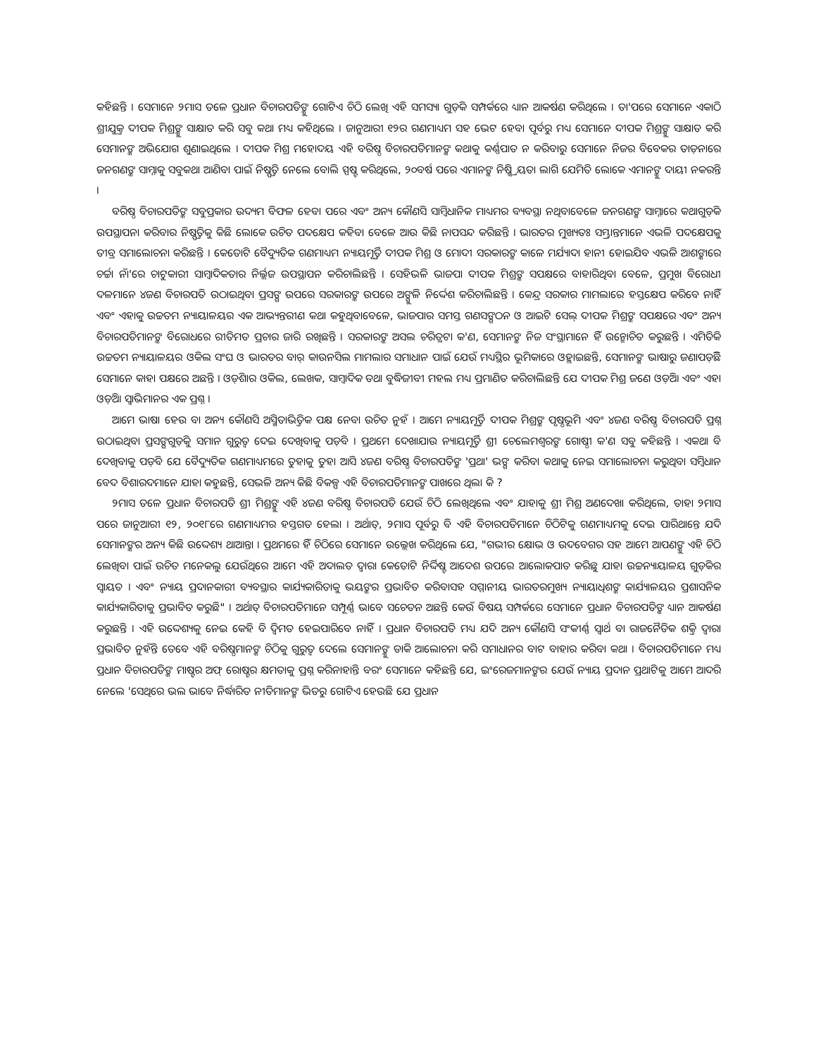କହିଛନ୍ତି । ସେମାନେ ୨ମାସ ତଳେ ପ୍ରଧାନ ବିଚାରପତିଙ୍କୁ ଗୋଟିଏ ଚିଠି ଲେଖି ଏହି ସମସ୍ୟା ଗୁଡ଼ିକ ସମ୍ପର୍କରେ ଧ୍ୟାନ ଆକର୍ଷଣ କରିଥିଲେ । ତା'ପରେ ସେମାନେ ଏକାଠି ଶ୍ରୀଯୁକ୍ତ ଦୀପକ ମିଶ୍ରଙ୍କୁ ସାକ୍ଷାତ କରି ସବୁ କଥା ମଧ୍ୟ କହିଥିଲେ । ଜାନୁଆରୀ ୧୨ର ଗଣମାଧ୍ୟମ ସହ ଭେଟ ହେବା ପୂର୍ବରୁ ମଧ୍ୟ ସେମାନେ ଦୀପକ ମିଶ୍ରଙ୍କୁ ସାକ୍ଷାତ କରି ସେମାନଙ୍କ ଅଭିଯୋଗ ଶୁଣାଇଥିଲେ । ଦୀପକ ମିଶ୍ର ମହୋଦୟ ଏହି ବରିଷ୍ଠ ବିଚାରପତିମାନଙ୍କ କଥାକୁ କର୍ଣ୍ଣପାତ ନ କରିବାରୁ ସେମାନେ ନିଜର ବିବେକର ତାଡ଼ନାରେ ଜନଗଣଙ୍କ ସାମ୍ନାକୁ ସବୁକଥା ଆଣିବା ପାଇଁ ନିଷ୍ପତ୍ତି ନେଲେ ବୋଲି ସ୍ପଷ୍ଟ କରିଥିଲେ, ୨୦ବର୍ଷ ପରେ ଏମାନଙ୍କ ନିଷ୍କ୍ରିୟତା ଲାଗି ଯେମିତି ଲୋକେ ଏମାନଙ୍କୁ ଦାୟୀ ନକରନ୍ତି ।
ବରିଷ୍ଠ ବିଚାରପତିଙ୍କ ସବୁପ୍ରକାର ଉଦ୍ୟମ ବିଫଳ ହେବା ପରେ ଏବଂ ଅନ୍ୟ କୌଣସି ସାମ୍ବିଧାନିକ ମାଧ୍ୟମର ବ୍ୟବସ୍ଥା ନଥିବାବେଳେ ଜନଗଣଙ୍କ ସାମ୍ନାରେ କଥାଗୁଡ଼ିକ ଉପସ୍ଥାପନା କରିବାର ନିଷ୍ପତ୍ତିକୁ କିଛି ଲୋକେ ଉଚିତ ପଦକ୍ଷେପ କହିବା ବେଳେ ଆଉ କିଛି ନାପସନ୍ଦ କରିଛନ୍ତି । ଭାରତର ମୁଖ୍ୟତଃ ସମ୍ଭ୍ରାନ୍ତମାନେ ଏଭଳି ପଦକ୍ଷେପକୁ ତୀବ୍ର ସମାଲୋଚନା କରିଛନ୍ତି । କେତୋଟି ବୈଦ୍ୟୁତିକ ଗଣମାଧ୍ୟମ ନ୍ୟାୟମୂର୍ତ୍ତି ଦୀପକ ମିଶ୍ର ଓ ମୋଦୀ ସରକାରଙ୍କ କାଳେ ମର୍ଯ୍ୟାଦା ହାନୀ ହୋଇଯିବ ଏଭଳି ଆଶଙ୍କାରେ ଚର୍ଚ୍ଚା ନାଁ'ରେ ଚାଟୁକାରୀ ସାମ୍ବାଦିକତାର ନିର୍ଲ୍ଲଜ ଉପସ୍ଥାପନ କରିଚାଲିଛନ୍ତି । ସେହିଭଳି ଭାଜପା ଦୀପକ ମିଶ୍ରଙ୍କ ସପକ୍ଷରେ ବାହାରିଥିବା ବେଳେ, ପ୍ରମୁଖ ବିରୋଧୀ ଦଳମାନେ ୪ଜଣ ବିଚାରପତି ଉଠାଇଥିବା ପ୍ରସଙ୍ଗ ଉପରେ ସରକାରଙ୍କ ଉପରେ ଅଙ୍ଗୁଳି ନିର୍ଦ୍ଦେଶ କରିଚାଲିଛନ୍ତି । କେନ୍ଦ୍ର ସରକାର ମାମଲାରେ ହସ୍ତକ୍ଷେପ କରିବେ ନାହିଁ ଏବଂ ଏହାକୁ ଉଚ୍ଚତମ ନ୍ୟାୟାଳୟର ଏକ ଆଭ୍ୟନ୍ତରୀଣ କଥା କହୁଥିବାବେଳେ, ଭାଜପାର ସମସ୍ତ ଗଣସଙ୍ଗଠନ ଓ ଆଇଟି ସେଲ୍ ଦୀପକ ମିଶ୍ରଙ୍କ ସପକ୍ଷରେ ଏବଂ ଅନ୍ୟ ବିଚାରପତିମାନଙ୍କ ବିରୋଧରେ ରୀତିମତ ପ୍ରଚାର ଜାରି ରଖିଛନ୍ତି । ସରକାରଙ୍କ ଅସଲ ଚରିତ୍ରଟା କ'ଣ, ସେମାନଙ୍କ ନିଜ ସଂସ୍ଥାମାନେ ହିଁ ଉନ୍ମୋଚିତ କରୁଛନ୍ତି । ଏମିତିକି ଉଚ୍ଚତମ ନ୍ୟାୟାଳୟର ଓକିଲ ସଂଘ ଓ ଭାରତର ବାର୍ କାଉନସିଲ ମାମଲାର ସମାଧାନ ପାଇଁ ଯେଉଁ ମଧ୍ୟସ୍ଥିର ଭୂମିକାରେ ଓହ୍ଲାଇଛନ୍ତି, ସେମାନଙ୍କ ଭାଷାରୁ ଜଣାପଡ଼ିଛି ସେମାନେ କାହା ପକ୍ଷରେ ଅଛନ୍ତି । ଓଡ଼ିଶାର ଓକିଲ, ଲେଖକ, ସାମ୍ବାଦିକ ତଥା ବୁଦ୍ଧିଜୀବୀ ମହଲ ମଧ୍ୟ ପ୍ରମାଣିତ କରିଚାଲିଛନ୍ତି ଯେ ଦୀପକ ମିଶ୍ର ଜଣେ ଓଡ଼ିଆ ଏବଂ ଏହା ଓଡ଼ିଆ ସ୍ୱାଭିମାନର ଏକ ପ୍ରଶ୍ନ ।
ଆମେ ଭାଷା ହେଉ ବା ଅନ୍ୟ କୌଣସି ଅସ୍ମିତାଭିତ୍ତିକ ପକ୍ଷ ନେବା ଉଚିତ ନୁହଁ । ଆମେ ନ୍ୟାୟମୂର୍ତ୍ତି ଦୀପକ ମିଶ୍ରଙ୍କ ପୃଷ୍ଠଭୂମି ଏବଂ ୪ଜଣ ବରିଷ୍ଠ ବିଚାରପତି ପ୍ରଶ୍ନ ଉଠାଇଥିବା ପ୍ରସଙ୍ଗଗୁଡ଼ିକୁ ସମାନ ଗୁରୁତ୍ୱ ଦେଇ ଦେଖିବାକୁ ପଡ଼ିବ । ପ୍ରଥମେ ଦେଖାଯାଉ ନ୍ୟାୟମୂର୍ତ୍ତି ଶ୍ରୀ ଚେଲେମଶ୍ୱରଙ୍କ ଗୋଷ୍ଠୀ କ'ଣ ସବୁ କହିଛନ୍ତି । ଏକଥା ବି ଦେଖିବାକୁ ପଡ଼ିବ ଯେ ବୈଦ୍ୟୁତିକ ଗଣମାଧ୍ୟମରେ ତୁହାକୁ ତୁହା ଆସି ୪ଜଣ ବରିଷ୍ଠ ବିଚାରପତିଙ୍କ 'ପ୍ରଥା' ଭଙ୍ଗ କରିବା କଥାକୁ ନେଇ ସମାଲୋଚନା କରୁଥିବା ସମ୍ବିଧାନ ବେଦ ବିଶାରଦମାନେ ଯାହା କହୁଛନ୍ତି, ସେଭଳି ଅନ୍ୟ କିଛି ବିକଳ୍ପ ଏହି ବିଚାରପତିମାନଙ୍କ ପାଖରେ ଥିଲା କି ?
୨ମାସ ତଳେ ପ୍ରଧାନ ବିଚାରପତି ଶ୍ରୀ ମିଶ୍ରଙ୍କୁ ଏହି ୪ଜଣ ବରିଷ୍ଠ ବିଚାରପତି ଯେଉଁ ଚିଠି ଲେଖିଥିଲେ ଏବଂ ଯାହାକୁ ଶ୍ରୀ ମିଶ୍ର ଅଣଦେଖା କରିଥିଲେ, ତାହା ୨ମାସ ପରେ ଜାନୁଆରୀ ୧୨, ୨୦୧୮ରେ ଗଣମାଧ୍ୟମର ହସ୍ତଗତ ହେଲା । ଅର୍ଥାତ୍, ୨ମାସ ପୂର୍ବରୁ ବି ଏହି ବିଚାରପତିମାନେ ଚିଠିଟିକୁ ଗଣମାଧ୍ୟମକୁ ଦେଇ ପାରିଥାନ୍ତେ ଯଦି ସେମାନଙ୍କର ଅନ୍ୟ କିଛି ଉଦ୍ଦେଶ୍ୟ ଥାଆନ୍ତା । ପ୍ରଥମରେ ହିଁ ଚିଠିରେ ସେମାନେ ଉଲ୍ଲେଖ କରିଥିଲେ ଯେ, "ଗଭୀର କ୍ଷୋଭ ଓ ଉଦବେଗର ସହ ଆମେ ଆପଣଙ୍କୁ ଏହି ଚିଠି ଲେଖିବା ପାଇଁ ଉଚିତ ମନେକଲୁ ଯେଉଁଥିରେ ଆମେ ଏହି ଅଦାଲତ ଦ୍ୱାରା କେତୋଟି ନିର୍ଦ୍ଦିଷ୍ଟ ଆଦେଶ ଉପରେ ଆଲୋକପାତ କରିଛୁ ଯାହା ଉଚ୍ଚନ୍ୟାୟାଳୟ ଗୁଡ଼ିକର ସ୍ୱାୟତ । ଏବଂ ନ୍ୟାୟ ପ୍ରଦାନକାରୀ ବ୍ୟବସ୍ଥାର କାର୍ଯ୍ୟକାରିତାକୁ ଭୟଙ୍କର ପ୍ରଭାବିତ କରିବାସହ ସମ୍ମାନୀୟ ଭାରତରମୁଖ୍ୟ ନ୍ୟାୟାଧିଶଙ୍କ କାର୍ଯ୍ୟାଳୟର ପ୍ରଶାସନିକ କାର୍ଯ୍ୟକାରିତାକୁ ପ୍ରଭାବିତ କରୁଛି" । ଅର୍ଥାତ୍ ବିଚାରପତିମାନେ ସମ୍ପୂର୍ଣ୍ଣ ଭାବେ ସଚେତନ ଅଛନ୍ତି କେଉଁ ବିଷୟ ସମ୍ପର୍କରେ ସେମାନେ ପ୍ରଧାନ ବିଚାରପତିଙ୍କ ଧ୍ୟାନ ଆକର୍ଷଣ କରୁଛନ୍ତି । ଏହି ଉଦ୍ଦେଶ୍ୟକୁ ନେଇ କେହି ବି ଦ୍ୱିମତ ହେଇପାରିବେ ନାହିଁ । ପ୍ରଧାନ ବିଚାରପତି ମଧ୍ୟ ଯଦି ଅନ୍ୟ କୌଣସି ସଂକୀର୍ଣ୍ଣ ସ୍ୱାର୍ଥ ବା ରାଜନୈତିକ ଶକ୍ତି ଦ୍ୱାରା ପ୍ରଭାବିତ ନୁହଁନ୍ତି ତେବେ ଏହି ବରିଷ୍ଠମାନଙ୍କ ଚିଠିକୁ ଗୁରୁତ୍ୱ ଦେଲେ ସେମାନଙ୍କୁ ଡାକି ଆଲୋଚନା କରି ସମାଧାନର ବାଟ ବାହାର କରିବା କଥା । ବିଚାରପତିମାନେ ମଧ୍ୟ ପ୍ରଧାନ ବିଚାରପତିଙ୍କ ମାଷ୍ଟର ଅଫ୍ ରୋଷ୍ଟର କ୍ଷମତାକୁ ପ୍ରଶ୍ନ କରିନାହାନ୍ତି ବରଂ ସେମାନେ କହିଛନ୍ତି ଯେ, ଇଂରେଜମାନଙ୍କର ଯେଉଁ ନ୍ୟାୟ ପ୍ରଦାନ ପ୍ରଥାଟିକୁ ଆମେ ଆଦରି ନେଲେ 'ସେଥିରେ ଭଲ ଭାବେ ନିର୍ଦ୍ଧାରିତ ନୀତିମାନଙ୍କ ଭିତରୁ ଗୋଟିଏ ହେଉଛି ଯେ ପ୍ରଧାନ